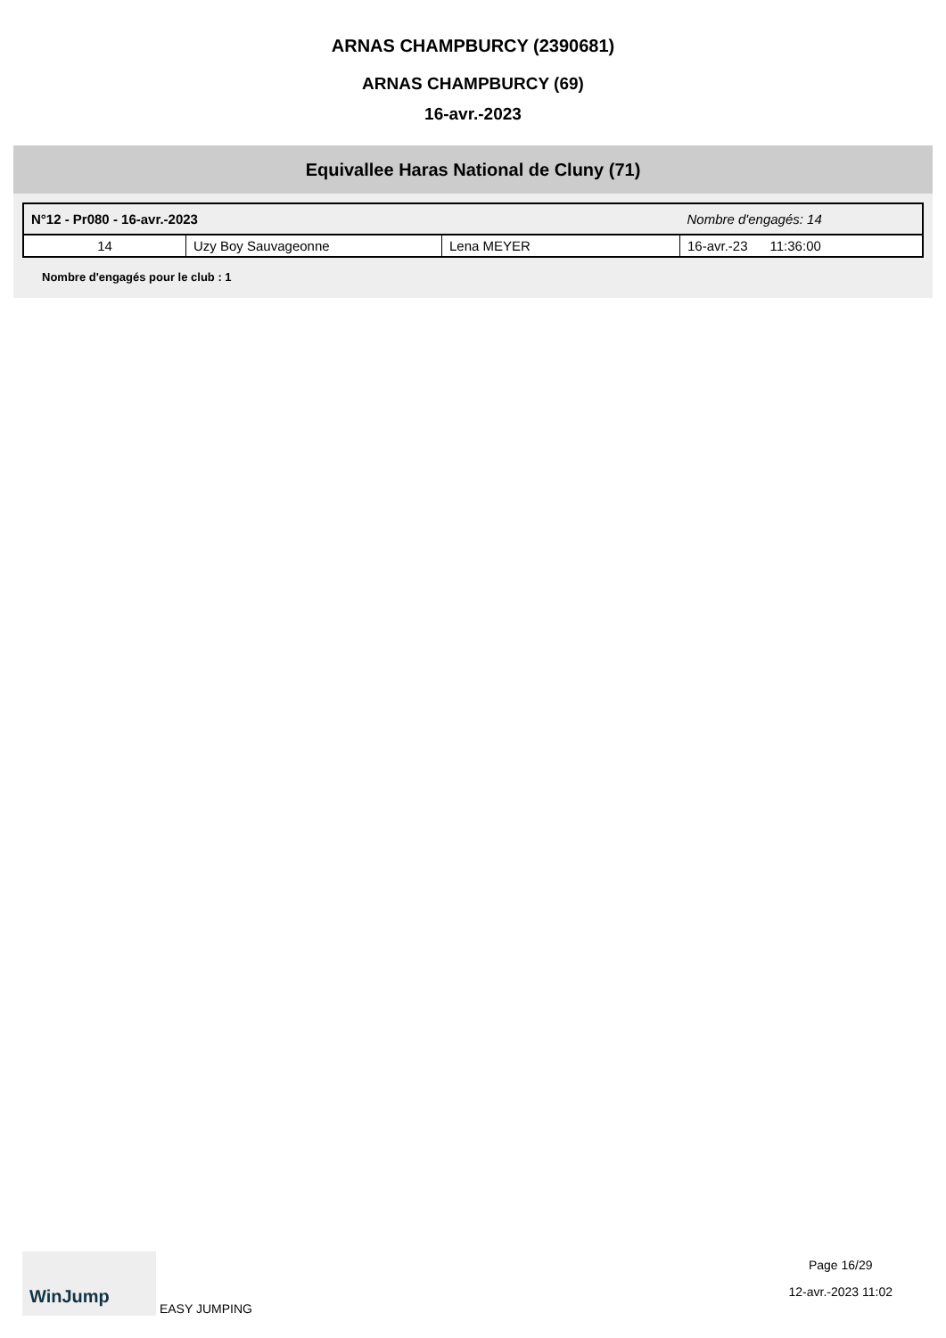ARNAS CHAMPBURCY (2390681)
ARNAS CHAMPBURCY (69)
16-avr.-2023
Equivallee Haras National de Cluny (71)
| N°12 - Pr080 - 16-avr.-2023 | | | Nombre d'engagés: 14 |
| 14 | Uzy Boy Sauvageonne | Lena MEYER | 16-avr.-23 11:36:00 |
Nombre d'engagés pour le club : 1
WinJump EASY JUMPING
Page 16/29
12-avr.-2023 11:02